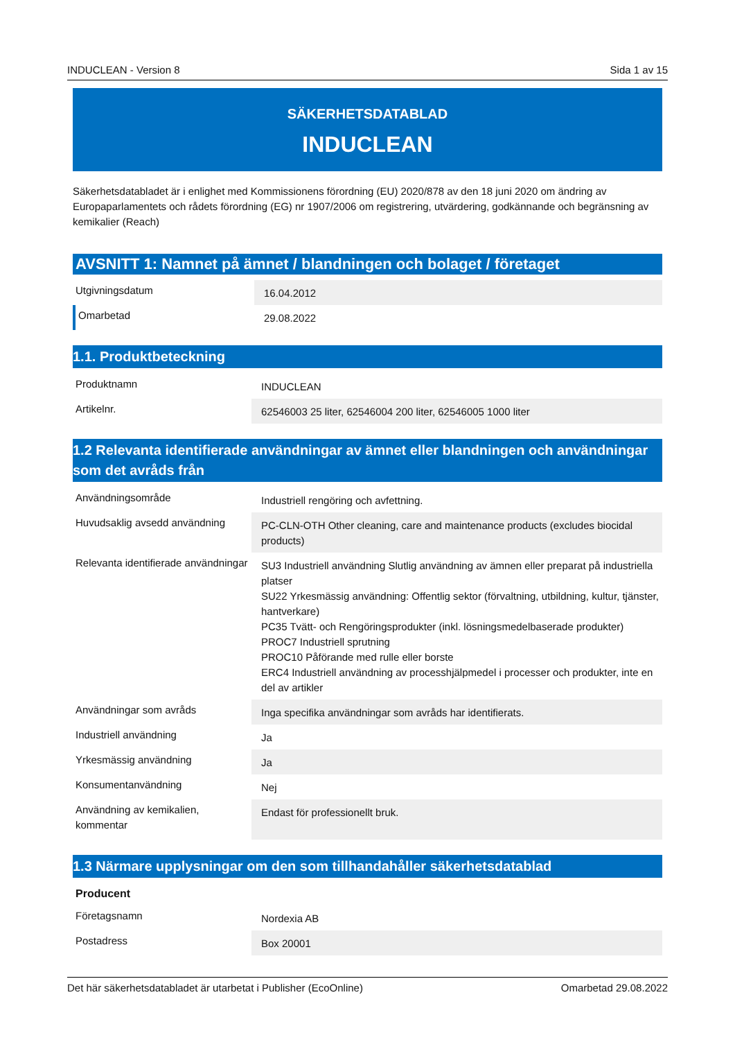INDUCLEAN - Version 8 Sida 1 av 15
SÄKERHETSDATABLAD
INDUCLEAN
Säkerhetsdatabladet är i enlighet med Kommissionens förordning (EU) 2020/878 av den 18 juni 2020 om ändring av Europaparlamentets och rådets förordning (EG) nr 1907/2006 om registrering, utvärdering, godkännande och begränsning av kemikalier (Reach)
AVSNITT 1: Namnet på ämnet / blandningen och bolaget / företaget
| Utgivningsdatum | 16.04.2012 |
| Omarbetad | 29.08.2022 |
1.1. Produktbeteckning
| Produktnamn | INDUCLEAN |
| Artikelnr. | 62546003 25 liter, 62546004 200 liter, 62546005 1000 liter |
1.2 Relevanta identifierade användningar av ämnet eller blandningen och användningar som det avråds från
| Användningsområde | Industriell rengöring och avfettning. |
| Huvudsaklig avsedd användning | PC-CLN-OTH Other cleaning, care and maintenance products (excludes biocidal products) |
| Relevanta identifierade användningar | SU3 Industriell användning Slutlig användning av ämnen eller preparat på industriella platser SU22 Yrkesmässig användning: Offentlig sektor (förvaltning, utbildning, kultur, tjänster, hantverkare) PC35 Tvätt- och Rengöringsprodukter (inkl. lösningsmedelbaserade produkter) PROC7 Industriell sprutning PROC10 Påförande med rulle eller borste ERC4 Industriell användning av processhjälpmedel i processer och produkter, inte en del av artikler |
| Användningar som avråds | Inga specifika användningar som avråds har identifierats. |
| Industriell användning | Ja |
| Yrkesmässig användning | Ja |
| Konsumentanvändning | Nej |
| Användning av kemikalien, kommentar | Endast för professionellt bruk. |
1.3 Närmare upplysningar om den som tillhandahåller säkerhetsdatablad
| Producent | |
| Företagsnamn | Nordexia AB |
| Postadress | Box 20001 |
Det här säkerhetsdatabladet är utarbetat i Publisher (EcoOnline) Omarbetad 29.08.2022